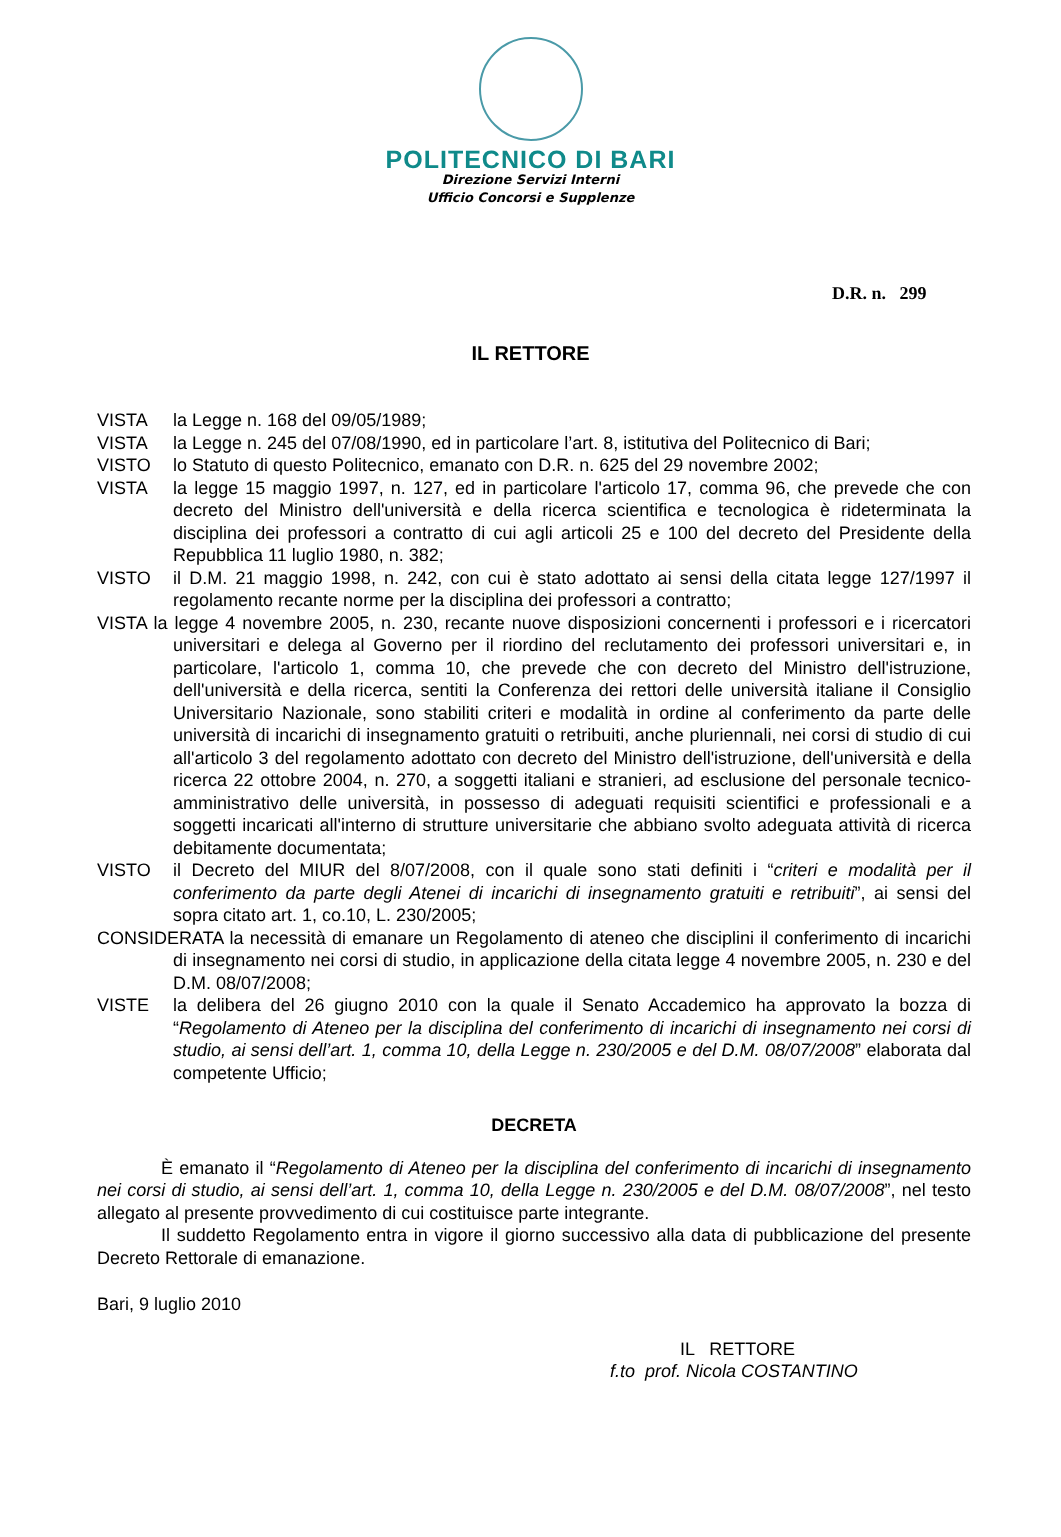POLITECNICO DI BARI
Direzione Servizi Interni
Ufficio Concorsi e Supplenze
D.R. n. 299
IL RETTORE
VISTA la Legge n. 168 del 09/05/1989;
VISTA la Legge n. 245 del 07/08/1990, ed in particolare l’art. 8, istitutiva del Politecnico di Bari;
VISTO lo Statuto di questo Politecnico, emanato con D.R. n. 625 del 29 novembre 2002;
VISTA la legge 15 maggio 1997, n. 127, ed in particolare l'articolo 17, comma 96, che prevede che con decreto del Ministro dell'università e della ricerca scientifica e tecnologica è rideterminata la disciplina dei professori a contratto di cui agli articoli 25 e 100 del decreto del Presidente della Repubblica 11 luglio 1980, n. 382;
VISTO il D.M. 21 maggio 1998, n. 242, con cui è stato adottato ai sensi della citata legge 127/1997 il regolamento recante norme per la disciplina dei professori a contratto;
VISTA la legge 4 novembre 2005, n. 230, recante nuove disposizioni concernenti i professori e i ricercatori universitari e delega al Governo per il riordino del reclutamento dei professori universitari e, in particolare, l'articolo 1, comma 10, che prevede che con decreto del Ministro dell'istruzione, dell'università e della ricerca, sentiti la Conferenza dei rettori delle università italiane il Consiglio Universitario Nazionale, sono stabiliti criteri e modalità in ordine al conferimento da parte delle università di incarichi di insegnamento gratuiti o retribuiti, anche pluriennali, nei corsi di studio di cui all'articolo 3 del regolamento adottato con decreto del Ministro dell'istruzione, dell'università e della ricerca 22 ottobre 2004, n. 270, a soggetti italiani e stranieri, ad esclusione del personale tecnico-amministrativo delle università, in possesso di adeguati requisiti scientifici e professionali e a soggetti incaricati all'interno di strutture universitarie che abbiano svolto adeguata attività di ricerca debitamente documentata;
VISTO il Decreto del MIUR del 8/07/2008, con il quale sono stati definiti i “criteri e modalità per il conferimento da parte degli Atenei di incarichi di insegnamento gratuiti e retribuiti”, ai sensi del sopra citato art. 1, co.10, L. 230/2005;
CONSIDERATA la necessità di emanare un Regolamento di ateneo che disciplini il conferimento di incarichi di insegnamento nei corsi di studio, in applicazione della citata legge 4 novembre 2005, n. 230 e del D.M. 08/07/2008;
VISTE la delibera del 26 giugno 2010 con la quale il Senato Accademico ha approvato la bozza di “Regolamento di Ateneo per la disciplina del conferimento di incarichi di insegnamento nei corsi di studio, ai sensi dell’art. 1, comma 10, della Legge n. 230/2005 e del D.M. 08/07/2008” elaborata dal competente Ufficio;
DECRETA
È emanato il “Regolamento di Ateneo per la disciplina del conferimento di incarichi di insegnamento nei corsi di studio, ai sensi dell’art. 1, comma 10, della Legge n. 230/2005 e del D.M. 08/07/2008”, nel testo allegato al presente provvedimento di cui costituisce parte integrante.
Il suddetto Regolamento entra in vigore il giorno successivo alla data di pubblicazione del presente Decreto Rettorale di emanazione.
Bari, 9 luglio 2010
IL RETTORE
f.to prof. Nicola COSTANTINO